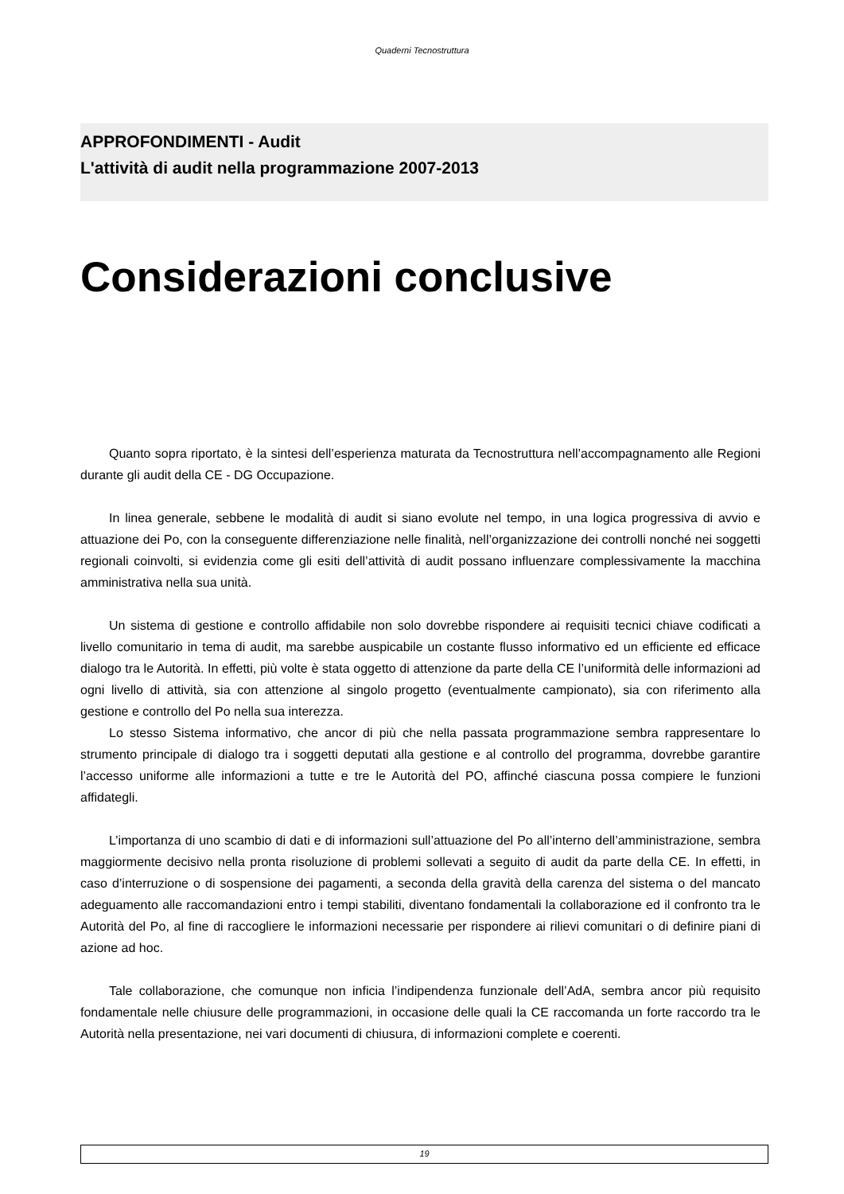Quaderni Tecnostruttura
APPROFONDIMENTI - Audit
L'attività di audit nella programmazione 2007-2013
Considerazioni conclusive
Quanto sopra riportato, è la sintesi dell’esperienza maturata da Tecnostruttura nell’accompagnamento alle Regioni durante gli audit della CE - DG Occupazione.
In linea generale, sebbene le modalità di audit si siano evolute nel tempo, in una logica progressiva di avvio e attuazione dei Po, con la conseguente differenziazione nelle finalità, nell’organizzazione dei controlli nonché nei soggetti regionali coinvolti, si evidenzia come gli esiti dell’attività di audit possano influenzare complessivamente la macchina amministrativa nella sua unità.
Un sistema di gestione e controllo affidabile non solo dovrebbe rispondere ai requisiti tecnici chiave codificati a livello comunitario in tema di audit, ma sarebbe auspicabile un costante flusso informativo ed un efficiente ed efficace dialogo tra le Autorità. In effetti, più volte è stata oggetto di attenzione da parte della CE l’uniformità delle informazioni ad ogni livello di attività, sia con attenzione al singolo progetto (eventualmente campionato), sia con riferimento alla gestione e controllo del Po nella sua interezza.
Lo stesso Sistema informativo, che ancor di più che nella passata programmazione sembra rappresentare lo strumento principale di dialogo tra i soggetti deputati alla gestione e al controllo del programma, dovrebbe garantire l’accesso uniforme alle informazioni a tutte e tre le Autorità del PO, affinché ciascuna possa compiere le funzioni affidategli.
L’importanza di uno scambio di dati e di informazioni sull’attuazione del Po all’interno dell’amministrazione, sembra maggiormente decisivo nella pronta risoluzione di problemi sollevati a seguito di audit da parte della CE. In effetti, in caso d’interruzione o di sospensione dei pagamenti, a seconda della gravità della carenza del sistema o del mancato adeguamento alle raccomandazioni entro i tempi stabiliti, diventano fondamentali la collaborazione ed il confronto tra le Autorità del Po, al fine di raccogliere le informazioni necessarie per rispondere ai rilievi comunitari o di definire piani di azione ad hoc.
Tale collaborazione, che comunque non inficia l’indipendenza funzionale dell’AdA, sembra ancor più requisito fondamentale nelle chiusure delle programmazioni, in occasione delle quali la CE raccomanda un forte raccordo tra le Autorità nella presentazione, nei vari documenti di chiusura, di informazioni complete e coerenti.
19